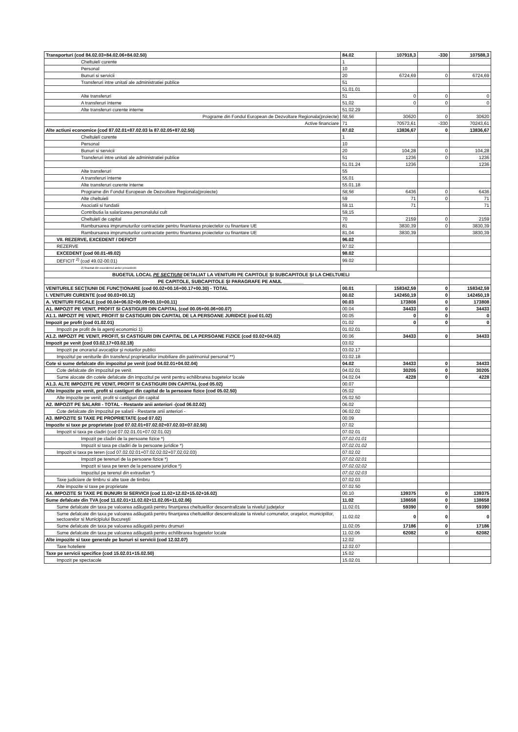| Transporturi (cod 84.02.03+84.02.06+84.02.50) | 84.02 | 107918,3 | -330 | 107588,3 |
| Cheltuieli curente | 1 | | | |
| Personal | 10 | | | |
| Bunuri si servicii | 20 | 6724,69 | 0 | 6724,69 |
| Transferuri intre unitati ale administratiei publice | 51 | | | |
| | 51.01.01 | | | |
| Alte transferuri | 51 | 0 | 0 | 0 |
| A transferuri interne | 51,02 | 0 | 0 | 0 |
| Alte transferuri curente interne | 51.02.29 | | | |
| Programe din Fondul European de Dezvoltare Regionala(proiecte) | 58,56 | 30620 | 0 | 30620 |
| Active financiare | 71 | 70573,61 | -330 | 70243,61 |
| Alte actiuni economice (cod 87.02.01+87.02.03 la 87.02.05+87.02.50) | 87.02 | 13836,67 | 0 | 13836,67 |
| Cheltuieli curente | 1 | | | |
| Personal | 10 | | | |
| Bunuri si servicii | 20 | 104,28 | 0 | 104,28 |
| Transferuri intre unitati ale administratiei publice | 51 | 1236 | 0 | 1236 |
| | 51.01.24 | 1236 | | 1236 |
| Alte transferuri | 55 | | | |
| A transferuri interne | 55,01 | | | |
| Alte transferuri curente interne | 55.01.18 | | | |
| Programe din Fondul European de Dezvoltare Regionala(proiecte) | 58,56 | 6436 | 0 | 6436 |
| Alte cheltuieli | 59 | 71 | 0 | 71 |
| Asociatii si fundatii | 59.11 | 71 | | 71 |
| Contributia la salarizarea personalului cult | 59,15 | | | |
| Cheltuieli de capital | 70 | 2159 | 0 | 2159 |
| Rambursarea imprumuturilor contractate pentru finantarea proiectelor cu finantare UE | 81 | 3830,39 | 0 | 3830,39 |
| Rambursarea imprumuturilor contractate pentru finantarea proiectelor cu finantare UE | 81,04 | 3830,39 | | 3830,39 |
| VII. REZERVE, EXCEDENT / DEFICIT | 96.02 | | | |
| REZERVE | 97.02 | | | |
| EXCEDENT (cod 00.01-49.02) | 98.02 | | | |
| DEFICIT <sup>2)</sup> (cod 49.02-00.01) | 99.02 | | | |
| 2) finantat din excedentul anilor precedenti | | | | |
| BUGETUL LOCAL PE SECTIUNI DETALIAT LA VENITURI PE CAPITOLE ŞI SUBCAPITOLE ŞI LA CHELTUIELI | | | | |
| PE CAPITOLE, SUBCAPITOLE ŞI PARAGRAFE PE ANUL ________ | | | | |
| VENITURILE SECŢIUNII DE FUNCŢIONARE (cod 00.02+00.16+00.17+00.30) - TOTAL | 00.01 | 158342,59 | 0 | 158342,59 |
| I. VENITURI CURENTE (cod 00.03+00.12) | 00.02 | 142450,19 | 0 | 142450,19 |
| A. VENITURI FISCALE (cod 00.04+06.02+00.09+00.10+00.11) | 00.03 | 173808 | 0 | 173808 |
| A1. IMPOZIT PE VENIT, PROFIT SI CASTIGURI DIN CAPITAL (cod 00.05+00.06+00.07) | 00.04 | 34433 | 0 | 34433 |
| A1.1. IMPOZIT PE VENIT, PROFIT SI CASTIGURI DIN CAPITAL DE LA PERSOANE JURIDICE (cod 01.02) | 00.05 | 0 | 0 | 0 |
| Impozit pe profit (cod 01.02.01) | 01.02 | 0 | 0 | 0 |
| Impozit pe profit de la agenţi economici 1) | 01.02.01 | | | |
| A1.2. IMPOZIT PE VENIT, PROFIT, SI CASTIGURI DIN CAPITAL DE LA PERSOANE FIZICE (cod 03.02+04.02) | 00.06 | 34433 | 0 | 34433 |
| Impozit pe venit (cod 03.02.17+03.02.18) | 03.02 | | | |
| Impozit pe onorariul avocaţilor şi notarilor publici | 03.02.17 | | | |
| Impozitul pe veniturile din transferul proprietatilor imobiliare din patrimoniul personal **) | 03.02.18 | | | |
| Cote si sume defalcate din impozitul pe venit (cod 04.02.01+04.02.04) | 04.02 | 34433 | 0 | 34433 |
| Cote defalcate din impozitul pe venit | 04.02.01 | 30205 | 0 | 30205 |
| Sume alocate din cotele defalcate din impozitul pe venit pentru echilibrarea bugetelor locale | 04.02.04 | 4228 | 0 | 4228 |
| A1.3. ALTE IMPOZITE PE VENIT, PROFIT SI CASTIGURI DIN CAPITAL (cod 05.02) | 00.07 | | | |
| Alte impozite pe venit, profit si castiguri din capital de la persoane fizice (cod 05.02.50) | 05.02 | | | |
| Alte impozite pe venit, profit si castiguri din capital | 05.02.50 | | | |
| A2. IMPOZIT PE SALARII - TOTAL - Restante anii anteriori -(cod 06.02.02) | 06.02 | | | |
| Cote defalcate din impozitul pe salarii - Restante anii anteriori - | 06.02.02 | | | |
| A3. IMPOZITE SI TAXE PE PROPRIETATE (cod 07.02) | 00.09 | | | |
| Impozite si taxe pe proprietate (cod 07.02.01+07.02.02+07.02.03+07.02.50) | 07.02 | | | |
| Impozit si taxa pe cladiri (cod 07.02.01.01+07.02.01.02) | 07.02.01 | | | |
| Impozit pe cladiri de la persoane fizice *) | 07.02.01.01 | | | |
| Impozit si taxa pe cladiri de la persoane juridice *) | 07.02.01.02 | | | |
| Impozit si taxa pe teren (cod 07.02.02.01+07.02.02.02+07.02.02.03) | 07.02.02 | | | |
| Impozit pe terenuri de la persoane fizice *) | 07.02.02.01 | | | |
| Impozit si taxa pe teren de la persoane juridice *) | 07.02.02.02 | | | |
| Impozitul pe terenul din extravilan *) | 07.02.02.03 | | | |
| Taxe judiciare de timbru si alte taxe de timbru | 07.02.03 | | | |
| Alte impozite si taxe pe proprietate | 07.02.50 | | | |
| A4. IMPOZITE SI TAXE PE BUNURI SI SERVICII (cod 11.02+12.02+15.02+16.02) | 00.10 | 139375 | 0 | 139375 |
| Sume defalcate din TVA (cod 11.02.01+11.02.02+11.02.05+11.02.06) | 11.02 | 138658 | 0 | 138658 |
| Sume defalcate din taxa pe valoarea adăugată pentru finanţarea cheltuielilor descentralizate la nivelul judeţelor | 11.02.01 | 59390 | 0 | 59390 |
| Sume defalcate din taxa pe valoarea adăugată pentru finanţarea cheltuielilor descentralizate la nivelul comunelor, oraşelor, municipiilor, sectoarelor si Municipiului Bucureşti | 11.02.02 | 0 | 0 | 0 |
| Sume defalcate din taxa pe valoarea adăugată pentru drumuri | 11.02.05 | 17186 | 0 | 17186 |
| Sume defalcate din taxa pe valoarea adăugată pentru echilibrarea bugetelor locale | 11.02.06 | 62082 | 0 | 62082 |
| Alte impozite si taxe generale pe bunuri si servicii (cod 12.02.07) | 12.02 | | | |
| Taxe hoteliere | 12.02.07 | | | |
| Taxe pe servicii specifice (cod 15.02.01+15.02.50) | 15.02 | | | |
| Impozit pe spectacole | 15.02.01 | | | |